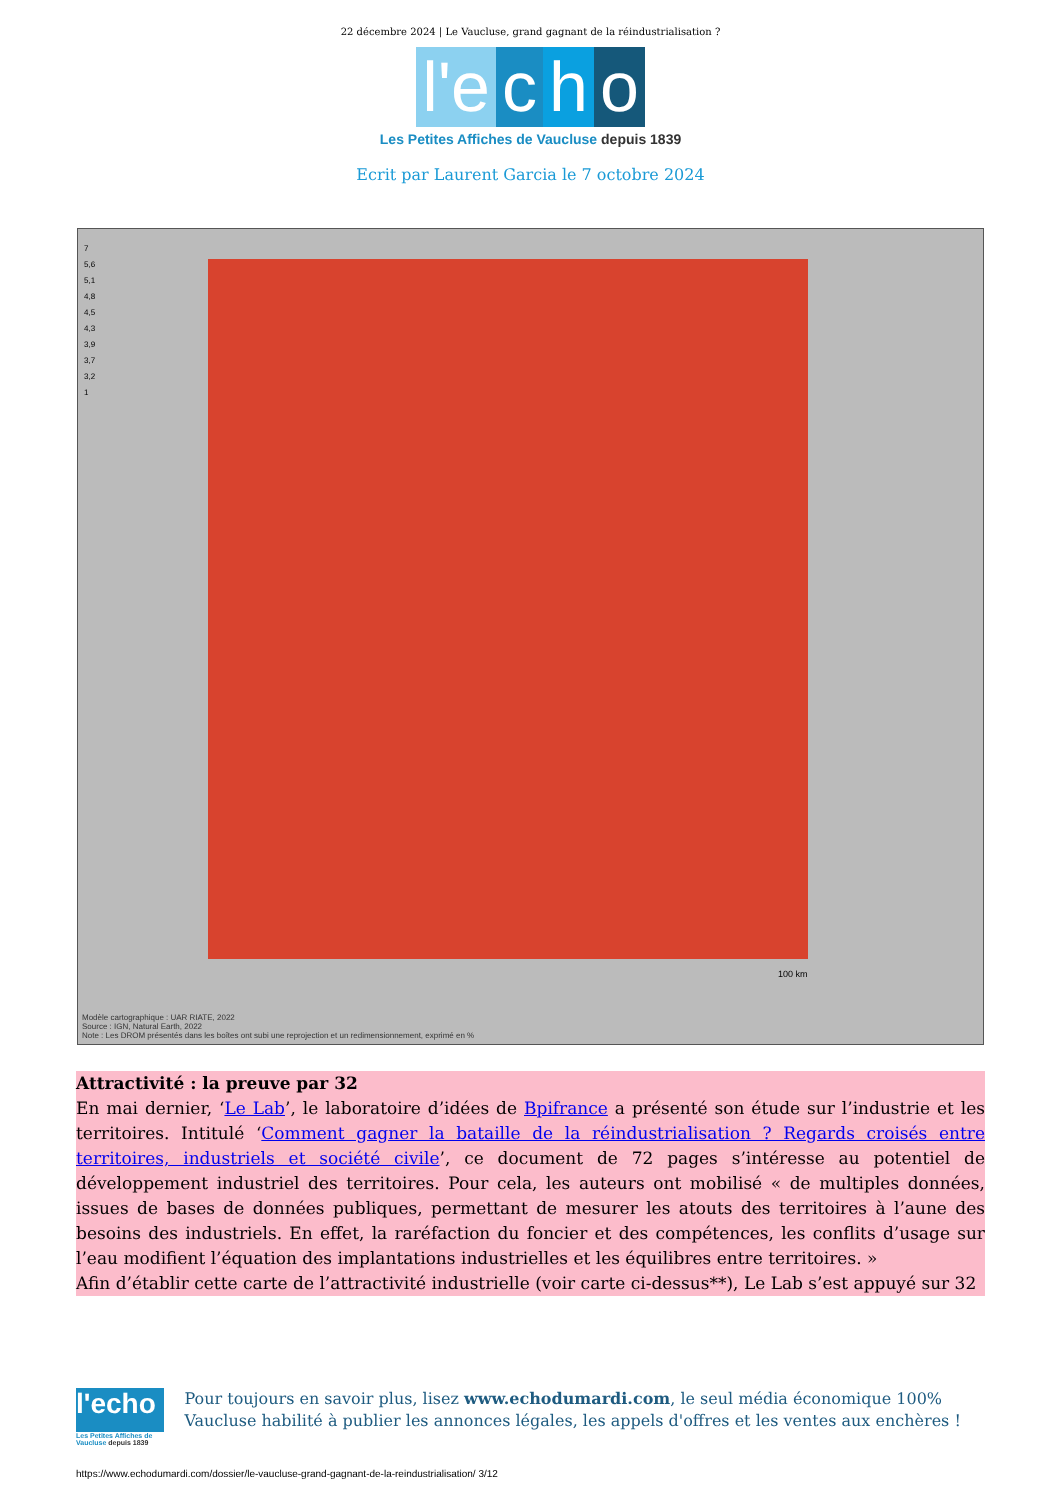22 décembre 2024 | Le Vaucluse, grand gagnant de la réindustrialisation ?
l'e c h o
Les Petites Affiches de Vaucluse depuis 1839
Ecrit par Laurent Garcia le 7 octobre 2024
7
5,6
5,1
4,8
4,5
4,3
3,9
3,7
3,2
1
100 km
Modèle cartographique : UAR RIATE, 2022
Source : IGN, Natural Earth, 2022
Note : Les DROM présentés dans les boîtes ont subi une reprojection et un redimensionnement, exprimé en %
Attractivité : la preuve par 32
En mai dernier, ‘Le Lab’, le laboratoire d’idées de Bpifrance a présenté son étude sur l’industrie et les territoires. Intitulé ‘Comment gagner la bataille de la réindustrialisation ? Regards croisés entre territoires, industriels et société civile’, ce document de 72 pages s’intéresse au potentiel de développement industriel des territoires. Pour cela, les auteurs ont mobilisé « de multiples données, issues de bases de données publiques, permettant de mesurer les atouts des territoires à l’aune des besoins des industriels. En effet, la raréfaction du foncier et des compétences, les conflits d’usage sur l’eau modifient l’équation des implantations industrielles et les équilibres entre territoires. »
Afin d’établir cette carte de l’attractivité industrielle (voir carte ci-dessus**), Le Lab s’est appuyé sur 32
l'echo
Les Petites Affiches de Vaucluse depuis 1839
Pour toujours en savoir plus, lisez www.echodumardi.com, le seul média économique 100% Vaucluse habilité à publier les annonces légales, les appels d'offres et les ventes aux enchères !
https://www.echodumardi.com/dossier/le-vaucluse-grand-gagnant-de-la-reindustrialisation/ 3/12